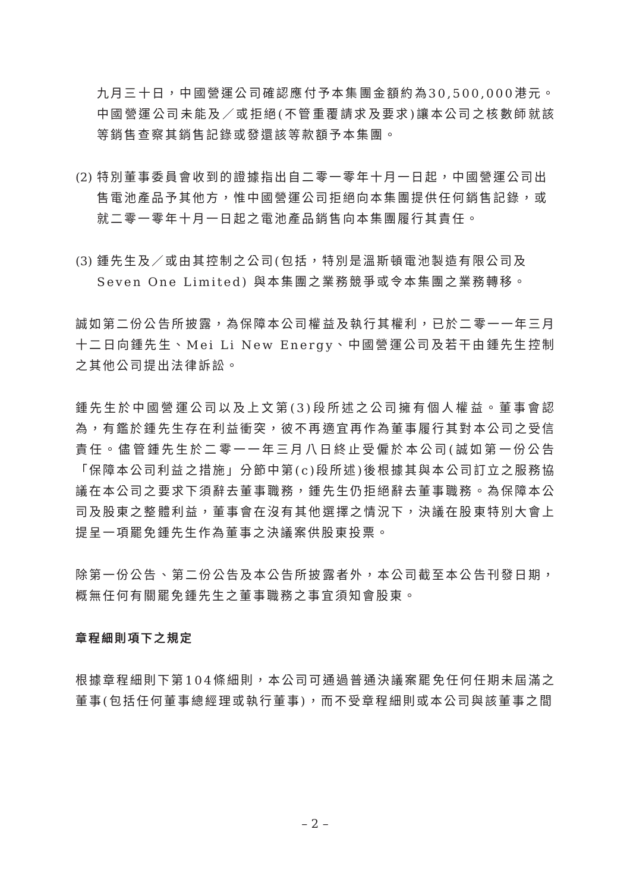九月三十日，中國營運公司確認應付予本集團金額約為30,500,000港元。中國營運公司未能及／或拒絕(不管重覆請求及要求)讓本公司之核數師就該等銷售查察其銷售記錄或發還該等款額予本集團。
(2) 特別董事委員會收到的證據指出自二零一零年十月一日起，中國營運公司出售電池產品予其他方，惟中國營運公司拒絕向本集團提供任何銷售記錄，或就二零一零年十月一日起之電池產品銷售向本集團履行其責任。
(3) 鍾先生及／或由其控制之公司(包括，特別是溫斯頓電池製造有限公司及 Seven One Limited) 與本集團之業務競爭或令本集團之業務轉移。
誠如第二份公告所披露，為保障本公司權益及執行其權利，已於二零一一年三月十二日向鍾先生、Mei Li New Energy、中國營運公司及若干由鍾先生控制之其他公司提出法律訴訟。
鍾先生於中國營運公司以及上文第(3)段所述之公司擁有個人權益。董事會認為，有鑑於鍾先生存在利益衝突，彼不再適宜再作為董事履行其對本公司之受信責任。儘管鍾先生於二零一一年三月八日終止受僱於本公司(誠如第一份公告「保障本公司利益之措施」分節中第(c)段所述)後根據其與本公司訂立之服務協議在本公司之要求下須辭去董事職務，鍾先生仍拒絕辭去董事職務。為保障本公司及股東之整體利益，董事會在沒有其他選擇之情況下，決議在股東特別大會上提呈一項罷免鍾先生作為董事之決議案供股東投票。
除第一份公告、第二份公告及本公告所披露者外，本公司截至本公告刊發日期，概無任何有關罷免鍾先生之董事職務之事宜須知會股東。
章程細則項下之規定
根據章程細則下第104條細則，本公司可通過普通決議案罷免任何任期未屆滿之董事(包括任何董事總經理或執行董事)，而不受章程細則或本公司與該董事之間
– 2 –